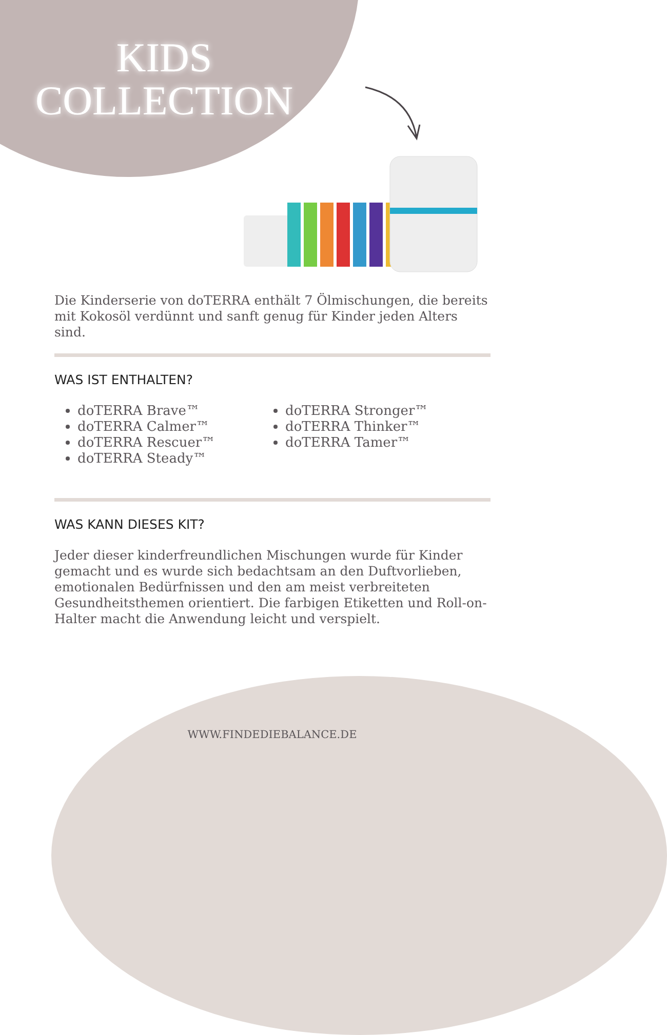KIDS
COLLECTION
Die Kinderserie von doTERRA enthält 7 Ölmischungen, die bereits mit Kokosöl verdünnt und sanft genug für Kinder jeden Alters sind.
WAS IST ENTHALTEN?
doTERRA Brave™
doTERRA Calmer™
doTERRA Rescuer™
doTERRA Steady™
doTERRA Stronger™
doTERRA Thinker™
doTERRA Tamer™
WAS KANN DIESES KIT?
Jeder dieser kinderfreundlichen Mischungen wurde für Kinder gemacht und es wurde sich bedachtsam an den Duftvorlieben, emotionalen Bedürfnissen und den am meist verbreiteten Gesundheitsthemen orientiert. Die farbigen Etiketten und Roll-on-Halter macht die Anwendung leicht und verspielt.
WWW.FINDEDIEBALANCE.DE